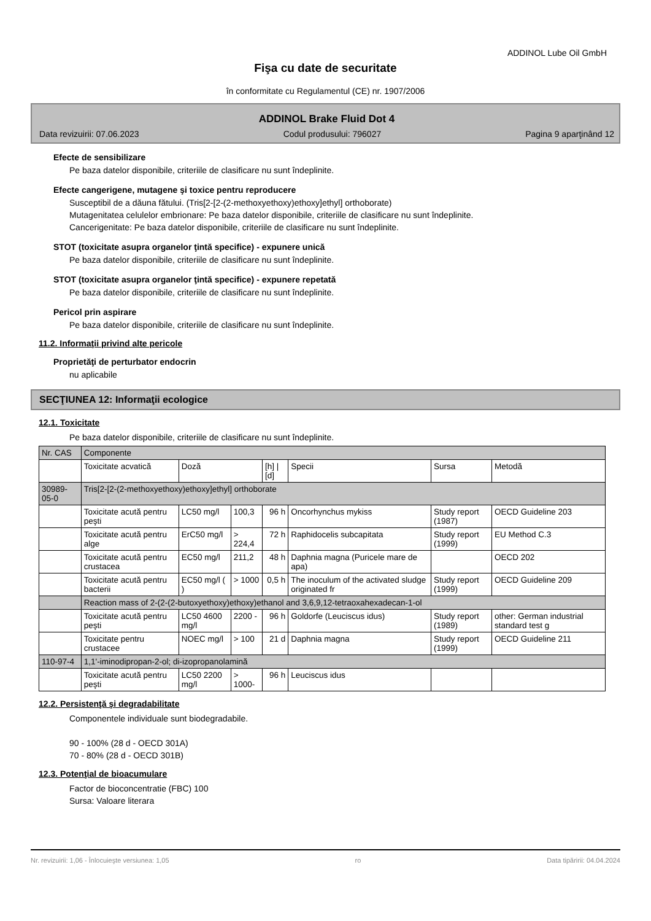ADDINOL Lube Oil GmbH
Fişa cu date de securitate
în conformitate cu Regulamentul (CE) nr. 1907/2006
ADDINOL Brake Fluid Dot 4
Data revizuirii: 07.06.2023 Codul produsului: 796027 Pagina 9 aparţinând 12
Efecte de sensibilizare
Pe baza datelor disponibile, criteriile de clasificare nu sunt îndeplinite.
Efecte cangerigene, mutagene şi toxice pentru reproducere
Susceptibil de a dăuna fătului. (Tris[2-[2-(2-methoxyethoxy)ethoxy]ethyl] orthoborate)
Mutagenitatea celulelor embrionare: Pe baza datelor disponibile, criteriile de clasificare nu sunt îndeplinite.
Cancerigenitate: Pe baza datelor disponibile, criteriile de clasificare nu sunt îndeplinite.
STOT (toxicitate asupra organelor ţintă specifice) - expunere unică
Pe baza datelor disponibile, criteriile de clasificare nu sunt îndeplinite.
STOT (toxicitate asupra organelor ţintă specifice) - expunere repetată
Pe baza datelor disponibile, criteriile de clasificare nu sunt îndeplinite.
Pericol prin aspirare
Pe baza datelor disponibile, criteriile de clasificare nu sunt îndeplinite.
11.2. Informaţii privind alte pericole
Proprietăţi de perturbator endocrin
nu aplicabile
SECŢIUNEA 12: Informaţii ecologice
12.1. Toxicitate
Pe baza datelor disponibile, criteriile de clasificare nu sunt îndeplinite.
| Nr. CAS | Componente | | | | | | |
| --- | --- | --- | --- | --- | --- | --- | --- |
| | Toxicitate acvatică | Doză | | [h] / [d] | Specii | Sursa | Metodă |
| 30989-05-0 | Tris[2-[2-(2-methoxyethoxy)ethoxy]ethyl] orthoborate | | | | | | |
| | Toxicitate acută pentru peşti | LC50 mg/l | 100,3 | 96 h | Oncorhynchus mykiss | Study report (1987) | OECD Guideline 203 |
| | Toxicitate acută pentru alge | ErC50 mg/l | > 224,4 | 72 h | Raphidocelis subcapitata | Study report (1999) | EU Method C.3 |
| | Toxicitate acută pentru crustacea | EC50 mg/l | 211,2 | 48 h | Daphnia magna (Puricele mare de apa) | | OECD 202 |
| | Toxicitate acută pentru bacterii | EC50 mg/l ( ) | > 1000 | 0,5 h | The inoculum of the activated sludge originated fr | Study report (1999) | OECD Guideline 209 |
| | Reaction mass of 2-(2-(2-butoxyethoxy)ethoxy)ethanol and 3,6,9,12-tetraoxahexadecan-1-ol | | | | | | |
| | Toxicitate acută pentru peşti | LC50 4600 mg/l | 2200 - | 96 h | Goldorfe (Leuciscus idus) | Study report (1989) | other: German industrial standard test g |
| | Toxicitate pentru crustacee | NOEC mg/l | > 100 | 21 d | Daphnia magna | Study report (1999) | OECD Guideline 211 |
| 110-97-4 | 1,1'-iminodipropan-2-ol; di-izopropanolamină | | | | | | |
| | Toxicitate acută pentru peşti | LC50 2200 mg/l | > 1000- | 96 h | Leuciscus idus | | |
12.2. Persistenţă şi degradabilitate
Componentele individuale sunt biodegradabile.
90 - 100% (28 d - OECD 301A)
70 - 80% (28 d - OECD 301B)
12.3. Potenţial de bioacumulare
Factor de bioconcentratie (FBC) 100
Sursa: Valoare literara
Nr. revizuirii: 1,06 - Înlocuieşte versiunea: 1,05 ro Data tipăririi: 04.04.2024